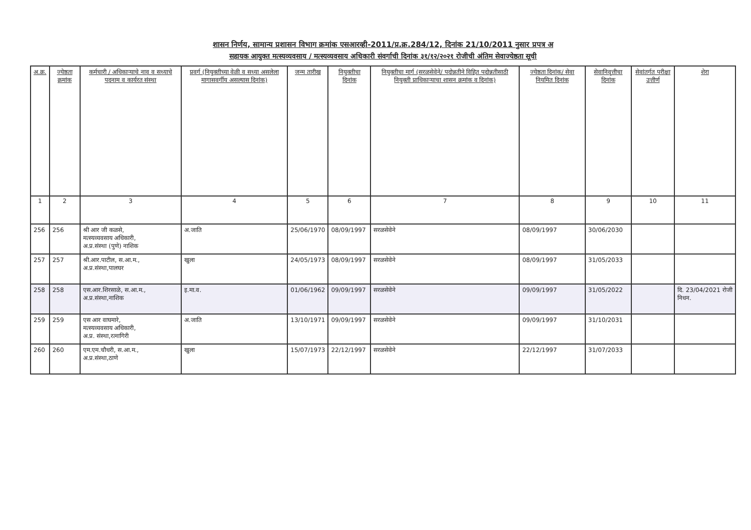शासन निर्णय, सामान्य प्रशासन विभाग क्रमांक एसआरव्ही-2011/प्र.क्र.284/12, दिनांक 21/10/2011 नुसार प्रपत्र अ
सहायक आयुक्त मत्स्यव्यवसाय / मत्स्यव्यवसाय अधिकारी संवर्गाची दिनांक ३१/१२/२०२१ रोजीची अंतिम सेवाज्येष्ठता सूची
| अ.क्र. | ज्येष्ठता क्रमांक | कर्मचारी / अधिकाऱ्याचे नाव व सध्याचे पदनाम व कार्यरत संस्था | प्रवर्ग (नियुक्तीच्या वेळी व सध्या असलेला मागासवर्गीय असल्यास दिनांक) | जन्म तारीख | नियुक्तीचा दिनांक | नियुक्तीचा मार्ग (सरळसेवेने/ पदोन्नतीने विहित पदोन्नतीसाठी नियुक्ती प्राधिकाऱ्याचा शासन क्रमांक व दिनांक) | ज्येष्ठता दिनांक/ सेवा नियमित दिनांक | सेवानिवृत्तीचा दिनांक | सेवांतर्गत परीक्षा उत्तीर्ण | शेरा |
| --- | --- | --- | --- | --- | --- | --- | --- | --- | --- | --- |
| 1 | 2 | 3 | 4 | 5 | 6 | 7 | 8 | 9 | 10 | 11 |
| 256 | 256 | श्री आर जी कळसे, मत्स्यव्यवसाय अधिकारी, अ.प्र.संस्था (पुणे) नाशिक | अ.जाति | 25/06/1970 | 08/09/1997 | सरळसेवेने | 08/09/1997 | 30/06/2030 | | |
| 257 | 257 | श्री.आर.पाटील, स.आ.म., अ.प्र.संस्था,पालघर | खुला | 24/05/1973 | 08/09/1997 | सरळसेवेने | 08/09/1997 | 31/05/2033 | | |
| 258 | 258 | एस.आर.शिरसाळे, स.आ.म., अ.प्र.संस्था,नाशिक | इ.मा.व. | 01/06/1962 | 09/09/1997 | सरळसेवेने | 09/09/1997 | 31/05/2022 | | दि. 23/04/2021 रोजी निधन. |
| 259 | 259 | एस आर वाघमारे, मत्स्यव्यवसाय अधिकारी, अ.प्र. संस्था,रत्नागिरी | अ.जाति | 13/10/1971 | 09/09/1997 | सरळसेवेने | 09/09/1997 | 31/10/2031 | | |
| 260 | 260 | एम.एम.चौधरी, स.आ.म., अ.प्र.संस्था,ठाणे | खुला | 15/07/1973 | 22/12/1997 | सरळसेवेने | 22/12/1997 | 31/07/2033 | | |